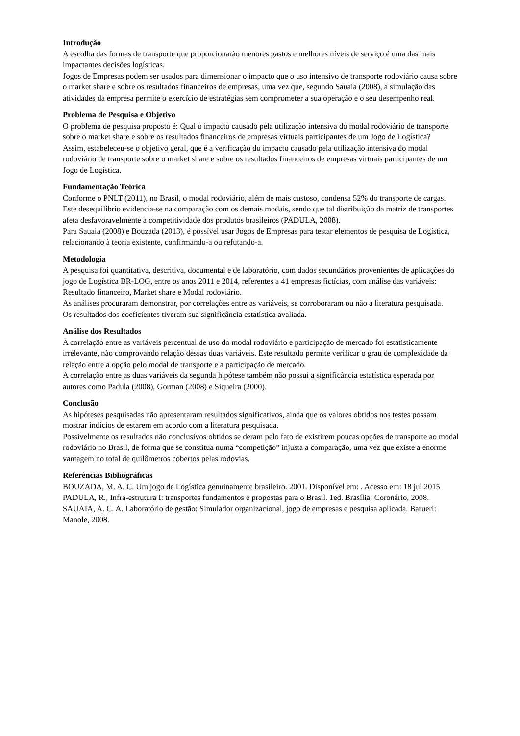Introdução
A escolha das formas de transporte que proporcionarão menores gastos e melhores níveis de serviço é uma das mais impactantes decisões logísticas.
Jogos de Empresas podem ser usados para dimensionar o impacto que o uso intensivo de transporte rodoviário causa sobre o market share e sobre os resultados financeiros de empresas, uma vez que, segundo Sauaia (2008), a simulação das atividades da empresa permite o exercício de estratégias sem comprometer a sua operação e o seu desempenho real.
Problema de Pesquisa e Objetivo
O problema de pesquisa proposto é: Qual o impacto causado pela utilização intensiva do modal rodoviário de transporte sobre o market share e sobre os resultados financeiros de empresas virtuais participantes de um Jogo de Logística?
Assim, estabeleceu-se o objetivo geral, que é a verificação do impacto causado pela utilização intensiva do modal rodoviário de transporte sobre o market share e sobre os resultados financeiros de empresas virtuais participantes de um Jogo de Logística.
Fundamentação Teórica
Conforme o PNLT (2011), no Brasil, o modal rodoviário, além de mais custoso, condensa 52% do transporte de cargas. Este desequilíbrio evidencia-se na comparação com os demais modais, sendo que tal distribuição da matriz de transportes afeta desfavoravelmente a competitividade dos produtos brasileiros (PADULA, 2008).
Para Sauaia (2008) e Bouzada (2013), é possível usar Jogos de Empresas para testar elementos de pesquisa de Logística, relacionando à teoria existente, confirmando-a ou refutando-a.
Metodologia
A pesquisa foi quantitativa, descritiva, documental e de laboratório, com dados secundários provenientes de aplicações do jogo de Logística BR-LOG, entre os anos 2011 e 2014, referentes a 41 empresas fictícias, com análise das variáveis: Resultado financeiro, Market share e Modal rodoviário.
As análises procuraram demonstrar, por correlações entre as variáveis, se corroboraram ou não a literatura pesquisada.
Os resultados dos coeficientes tiveram sua significância estatística avaliada.
Análise dos Resultados
A correlação entre as variáveis percentual de uso do modal rodoviário e participação de mercado foi estatisticamente irrelevante, não comprovando relação dessas duas variáveis. Este resultado permite verificar o grau de complexidade da relação entre a opção pelo modal de transporte e a participação de mercado.
A correlação entre as duas variáveis da segunda hipótese também não possui a significância estatística esperada por autores como Padula (2008), Gorman (2008) e Siqueira (2000).
Conclusão
As hipóteses pesquisadas não apresentaram resultados significativos, ainda que os valores obtidos nos testes possam mostrar indícios de estarem em acordo com a literatura pesquisada.
Possivelmente os resultados não conclusivos obtidos se deram pelo fato de existirem poucas opções de transporte ao modal rodoviário no Brasil, de forma que se constitua numa “competição” injusta a comparação, uma vez que existe a enorme vantagem no total de quilômetros cobertos pelas rodovias.
Referências Bibliográficas
BOUZADA, M. A. C. Um jogo de Logística genuinamente brasileiro. 2001. Disponível em: . Acesso em: 18 jul 2015
PADULA, R., Infra-estrutura I: transportes fundamentos e propostas para o Brasil. 1ed. Brasília: Coronário, 2008.
SAUAIA, A. C. A. Laboratório de gestão: Simulador organizacional, jogo de empresas e pesquisa aplicada. Barueri: Manole, 2008.